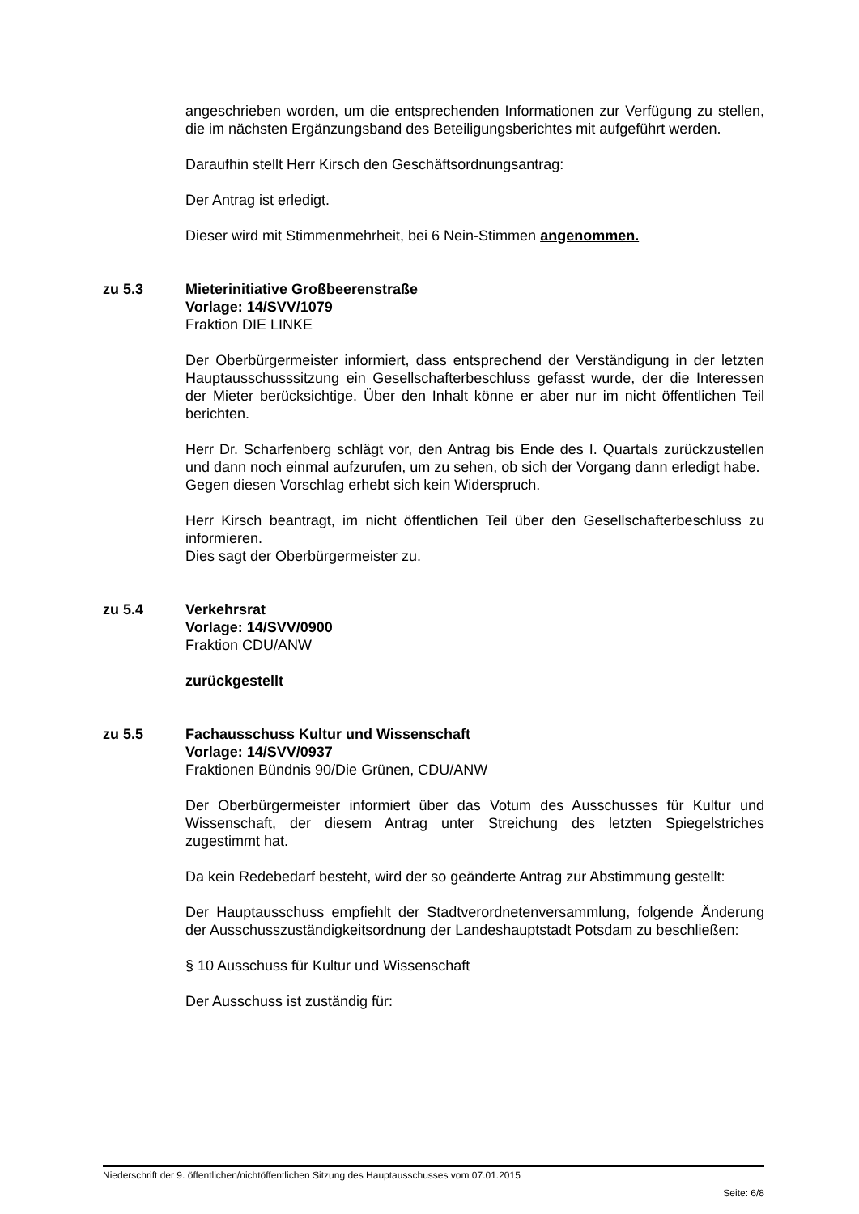angeschrieben worden, um die entsprechenden Informationen zur Verfügung zu stellen, die im nächsten Ergänzungsband des Beteiligungsberichtes mit aufgeführt werden.
Daraufhin stellt Herr Kirsch den Geschäftsordnungsantrag:
Der Antrag ist erledigt.
Dieser wird mit Stimmenmehrheit, bei 6 Nein-Stimmen angenommen.
zu 5.3 Mieterinitiative Großbeerenstraße
Vorlage: 14/SVV/1079
Fraktion DIE LINKE
Der Oberbürgermeister informiert, dass entsprechend der Verständigung in der letzten Hauptausschusssitzung ein Gesellschafterbeschluss gefasst wurde, der die Interessen der Mieter berücksichtige. Über den Inhalt könne er aber nur im nicht öffentlichen Teil berichten.
Herr Dr. Scharfenberg schlägt vor, den Antrag bis Ende des I. Quartals zurückzustellen und dann noch einmal aufzurufen, um zu sehen, ob sich der Vorgang dann erledigt habe.
Gegen diesen Vorschlag erhebt sich kein Widerspruch.
Herr Kirsch beantragt, im nicht öffentlichen Teil über den Gesellschafterbeschluss zu informieren.
Dies sagt der Oberbürgermeister zu.
zu 5.4 Verkehrsrat
Vorlage: 14/SVV/0900
Fraktion CDU/ANW
zurückgestellt
zu 5.5 Fachausschuss Kultur und Wissenschaft
Vorlage: 14/SVV/0937
Fraktionen Bündnis 90/Die Grünen, CDU/ANW
Der Oberbürgermeister informiert über das Votum des Ausschusses für Kultur und Wissenschaft, der diesem Antrag unter Streichung des letzten Spiegelstriches zugestimmt hat.
Da kein Redebedarf besteht, wird der so geänderte Antrag zur Abstimmung gestellt:
Der Hauptausschuss empfiehlt der Stadtverordnetenversammlung, folgende Änderung der Ausschusszuständigkeitsordnung der Landeshauptstadt Potsdam zu beschließen:
§ 10 Ausschuss für Kultur und Wissenschaft
Der Ausschuss ist zuständig für:
Niederschrift der 9. öffentlichen/nichtöffentlichen Sitzung des Hauptausschusses vom 07.01.2015
Seite: 6/8